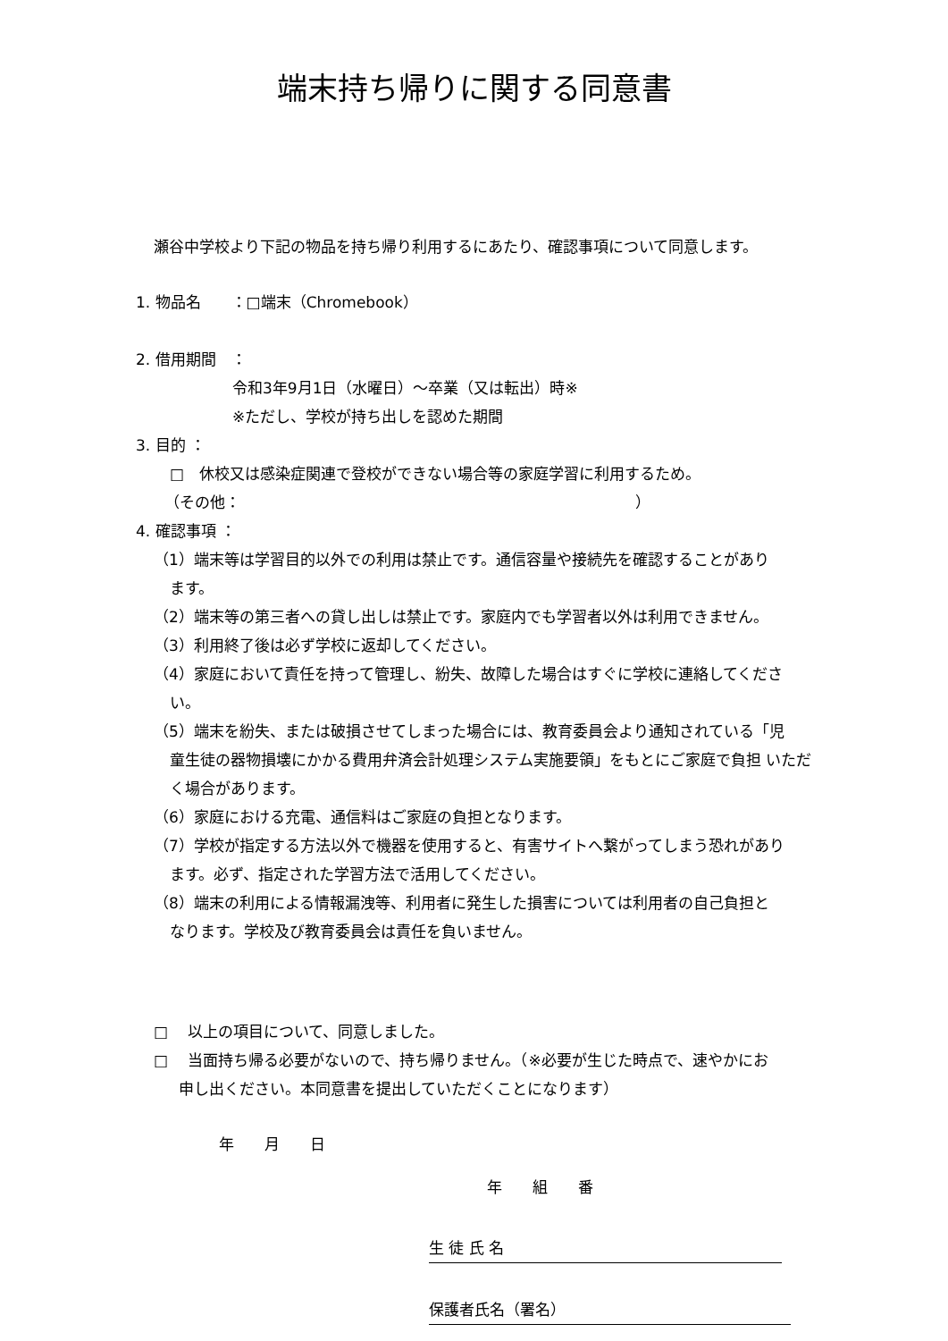端末持ち帰りに関する同意書
瀬谷中学校より下記の物品を持ち帰り利用するにあたり、確認事項について同意します。
1. 物品名　　：□端末（Chromebook）
2. 借用期間　：
令和3年9月1日（水曜日）～卒業（又は転出）時※
※ただし、学校が持ち出しを認めた期間
3. 目的 ：
□　休校又は感染症関連で登校ができない場合等の家庭学習に利用するため。
（その他：　　　　　　　　　　　　　　　　　　　　　　　　　　）
4. 確認事項 ：
（1）端末等は学習目的以外での利用は禁止です。通信容量や接続先を確認することがあり
ます。
（2）端末等の第三者への貸し出しは禁止です。家庭内でも学習者以外は利用できません。
（3）利用終了後は必ず学校に返却してください。
（4）家庭において責任を持って管理し、紛失、故障した場合はすぐに学校に連絡してくださ
い。
（5）端末を紛失、または破損させてしまった場合には、教育委員会より通知されている「児
童生徒の器物損壊にかかる費用弁済会計処理システム実施要領」をもとにご家庭で負担 いただく場合があります。
（6）家庭における充電、通信料はご家庭の負担となります。
（7）学校が指定する方法以外で機器を使用すると、有害サイトへ繋がってしまう恐れがあり
ます。必ず、指定された学習方法で活用してください。
（8）端末の利用による情報漏洩等、利用者に発生した損害については利用者の自己負担と
なります。学校及び教育委員会は責任を負いません。
□　 以上の項目について、同意しました。
□　 当面持ち帰る必要がないので、持ち帰りません。（※必要が生じた時点で、速やかにお
申し出ください。本同意書を提出していただくことになります）
年　　月　　日
年　　組　　番
生 徒 氏 名
保護者氏名（署名）